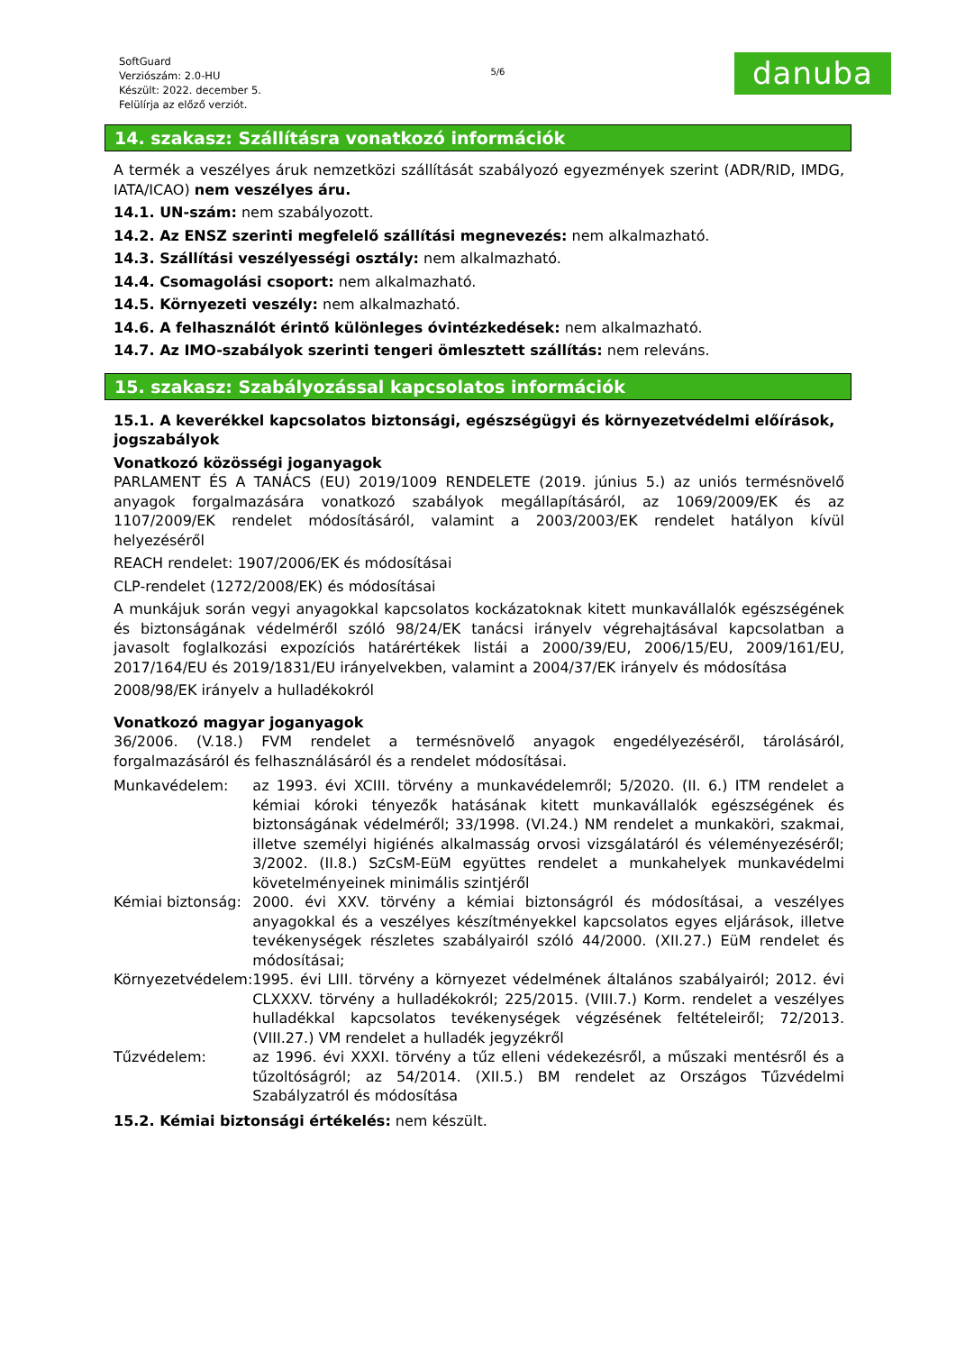SoftGuard
Verziószám: 2.0-HU
Készült: 2022. december 5.
Felülírja az előző verziót.
5/6
danuba
14. szakasz: Szállításra vonatkozó információk
A termék a veszélyes áruk nemzetközi szállítását szabályozó egyezmények szerint (ADR/RID, IMDG, IATA/ICAO) nem veszélyes áru.
14.1. UN-szám: nem szabályozott.
14.2. Az ENSZ szerinti megfelelő szállítási megnevezés: nem alkalmazható.
14.3. Szállítási veszélyességi osztály: nem alkalmazható.
14.4. Csomagolási csoport: nem alkalmazható.
14.5. Környezeti veszély: nem alkalmazható.
14.6. A felhasználót érintő különleges óvintézkedések: nem alkalmazható.
14.7. Az IMO-szabályok szerinti tengeri ömlesztett szállítás: nem releváns.
15. szakasz: Szabályozással kapcsolatos információk
15.1. A keverékkel kapcsolatos biztonsági, egészségügyi és környezetvédelmi előírások, jogszabályok
Vonatkozó közösségi joganyagok
PARLAMENT ÉS A TANÁCS (EU) 2019/1009 RENDELETE (2019. június 5.) az uniós termésnövelő anyagok forgalmazására vonatkozó szabályok megállapításáról, az 1069/2009/EK és az 1107/2009/EK rendelet módosításáról, valamint a 2003/2003/EK rendelet hatályon kívül helyezéséről
REACH rendelet: 1907/2006/EK és módosításai
CLP-rendelet (1272/2008/EK) és módosításai
A munkájuk során vegyi anyagokkal kapcsolatos kockázatoknak kitett munkavállalók egészségének és biztonságának védelméről szóló 98/24/EK tanácsi irányelv végrehajtásával kapcsolatban a javasolt foglalkozási expozíciós határértékek listái a 2000/39/EU, 2006/15/EU, 2009/161/EU, 2017/164/EU és 2019/1831/EU irányelvekben, valamint a 2004/37/EK irányelv és módosítása
2008/98/EK irányelv a hulladékokról
Vonatkozó magyar joganyagok
36/2006. (V.18.) FVM rendelet a termésnövelő anyagok engedélyezéséről, tárolásáról, forgalmazásáról és felhasználásáról és a rendelet módosításai.
| Munkavédelem: | az 1993. évi XCIII. törvény a munkavédelemről; 5/2020. (II. 6.) ITM rendelet a kémiai kóroki tényezők hatásának kitett munkavállalók egészségének és biztonságának védelméről; 33/1998. (VI.24.) NM rendelet a munkaköri, szakmai, illetve személyi higiénés alkalmasság orvosi vizsgálatáról és véleményezéséről; 3/2002. (II.8.) SzCsM-EüM együttes rendelet a munkahelyek munkavédelmi követelményeinek minimális szintjéről |
| Kémiai biztonság: | 2000. évi XXV. törvény a kémiai biztonságról és módosításai, a veszélyes anyagokkal és a veszélyes készítményekkel kapcsolatos egyes eljárások, illetve tevékenységek részletes szabályairól szóló 44/2000. (XII.27.) EüM rendelet és módosításai; |
| Környezetvédelem: | 1995. évi LIII. törvény a környezet védelmének általános szabályairól; 2012. évi CLXXXV. törvény a hulladékokról; 225/2015. (VIII.7.) Korm. rendelet a veszélyes hulladékkal kapcsolatos tevékenységek végzésének feltételeiről; 72/2013. (VIII.27.) VM rendelet a hulladék jegyzékről |
| Tűzvédelem: | az 1996. évi XXXI. törvény a tűz elleni védekezésről, a műszaki mentésről és a tűzoltóságról; az 54/2014. (XII.5.) BM rendelet az Országos Tűzvédelmi Szabályzatról és módosítása |
15.2. Kémiai biztonsági értékelés: nem készült.